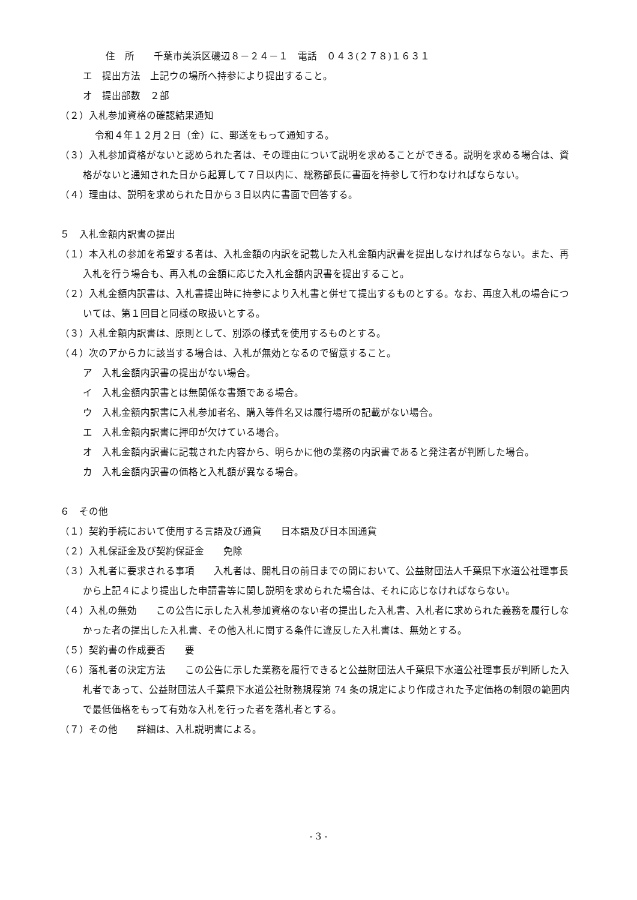住　所　　千葉市美浜区磯辺８－２４－１　電話　０４３(２７８)１６３１
エ　提出方法　上記ウの場所へ持参により提出すること。
オ　提出部数　２部
（２）入札参加資格の確認結果通知
令和４年１２月２日（金）に、郵送をもって通知する。
（３）入札参加資格がないと認められた者は、その理由について説明を求めることができる。説明を求める場合は、資格がないと通知された日から起算して７日以内に、総務部長に書面を持参して行わなければならない。
（４）理由は、説明を求められた日から３日以内に書面で回答する。
５　入札金額内訳書の提出
（１）本入札の参加を希望する者は、入札金額の内訳を記載した入札金額内訳書を提出しなければならない。また、再入札を行う場合も、再入札の金額に応じた入札金額内訳書を提出すること。
（２）入札金額内訳書は、入札書提出時に持参により入札書と併せて提出するものとする。なお、再度入札の場合については、第１回目と同様の取扱いとする。
（３）入札金額内訳書は、原則として、別添の様式を使用するものとする。
（４）次のアからカに該当する場合は、入札が無効となるので留意すること。
ア　入札金額内訳書の提出がない場合。
イ　入札金額内訳書とは無関係な書類である場合。
ウ　入札金額内訳書に入札参加者名、購入等件名又は履行場所の記載がない場合。
エ　入札金額内訳書に押印が欠けている場合。
オ　入札金額内訳書に記載された内容から、明らかに他の業務の内訳書であると発注者が判断した場合。
カ　入札金額内訳書の価格と入札額が異なる場合。
６　その他
（１）契約手続において使用する言語及び通貨　　日本語及び日本国通貨
（２）入札保証金及び契約保証金　　免除
（３）入札者に要求される事項　　入札者は、開札日の前日までの間において、公益財団法人千葉県下水道公社理事長から上記４により提出した申請書等に関し説明を求められた場合は、それに応じなければならない。
（４）入札の無効　　この公告に示した入札参加資格のない者の提出した入札書、入札者に求められた義務を履行しなかった者の提出した入札書、その他入札に関する条件に違反した入札書は、無効とする。
（５）契約書の作成要否　　要
（６）落札者の決定方法　　この公告に示した業務を履行できると公益財団法人千葉県下水道公社理事長が判断した入札者であって、公益財団法人千葉県下水道公社財務規程第 74 条の規定により作成された予定価格の制限の範囲内で最低価格をもって有効な入札を行った者を落札者とする。
（７）その他　　詳細は、入札説明書による。
- 3 -